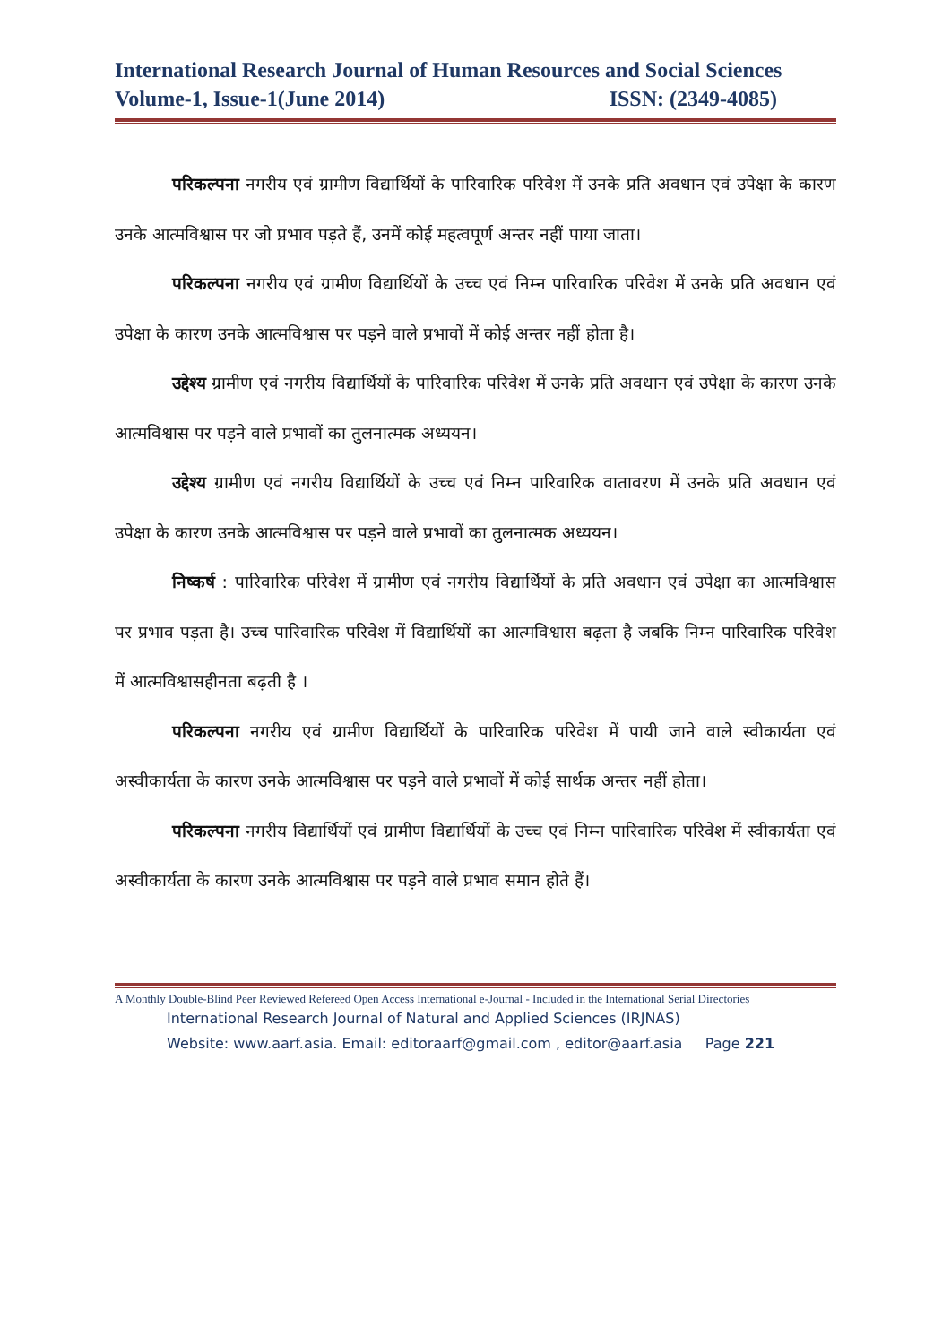International Research Journal of Human Resources and Social Sciences
Volume-1, Issue-1(June 2014) ISSN: (2349-4085)
परिकल्पना नगरीय एवं ग्रामीण विद्यार्थियों के पारिवारिक परिवेश में उनके प्रति अवधान एवं उपेक्षा के कारण उनके आत्मविश्वास पर जो प्रभाव पड़ते हैं, उनमें कोई महत्वपूर्ण अन्तर नहीं पाया जाता।
परिकल्पना नगरीय एवं ग्रामीण विद्यार्थियों के उच्च एवं निम्न पारिवारिक परिवेश में उनके प्रति अवधान एवं उपेक्षा के कारण उनके आत्मविश्वास पर पड़ने वाले प्रभावों में कोई अन्तर नहीं होता है।
उद्देश्य ग्रामीण एवं नगरीय विद्यार्थियों के पारिवारिक परिवेश में उनके प्रति अवधान एवं उपेक्षा के कारण उनके आत्मविश्वास पर पड़ने वाले प्रभावों का तुलनात्मक अध्ययन।
उद्देश्य ग्रामीण एवं नगरीय विद्यार्थियों के उच्च एवं निम्न पारिवारिक वातावरण में उनके प्रति अवधान एवं उपेक्षा के कारण उनके आत्मविश्वास पर पड़ने वाले प्रभावों का तुलनात्मक अध्ययन।
निष्कर्ष : पारिवारिक परिवेश में ग्रामीण एवं नगरीय विद्यार्थियों के प्रति अवधान एवं उपेक्षा का आत्मविश्वास पर प्रभाव पड़ता है। उच्च पारिवारिक परिवेश में विद्यार्थियों का आत्मविश्वास बढ़ता है जबकि निम्न पारिवारिक परिवेश में आत्मविश्वासहीनता बढ़ती है ।
परिकल्पना नगरीय एवं ग्रामीण विद्यार्थियों के पारिवारिक परिवेश में पायी जाने वाले स्वीकार्यता एवं अस्वीकार्यता के कारण उनके आत्मविश्वास पर पड़ने वाले प्रभावों में कोई सार्थक अन्तर नहीं होता।
परिकल्पना नगरीय विद्यार्थियों एवं ग्रामीण विद्यार्थियों के उच्च एवं निम्न पारिवारिक परिवेश में स्वीकार्यता एवं अस्वीकार्यता के कारण उनके आत्मविश्वास पर पड़ने वाले प्रभाव समान होते हैं।
A Monthly Double-Blind Peer Reviewed Refereed Open Access International e-Journal - Included in the International Serial Directories
International Research Journal of Natural and Applied Sciences (IRJNAS)
Website: www.aarf.asia. Email: editoraarf@gmail.com , editor@aarf.asia Page 221